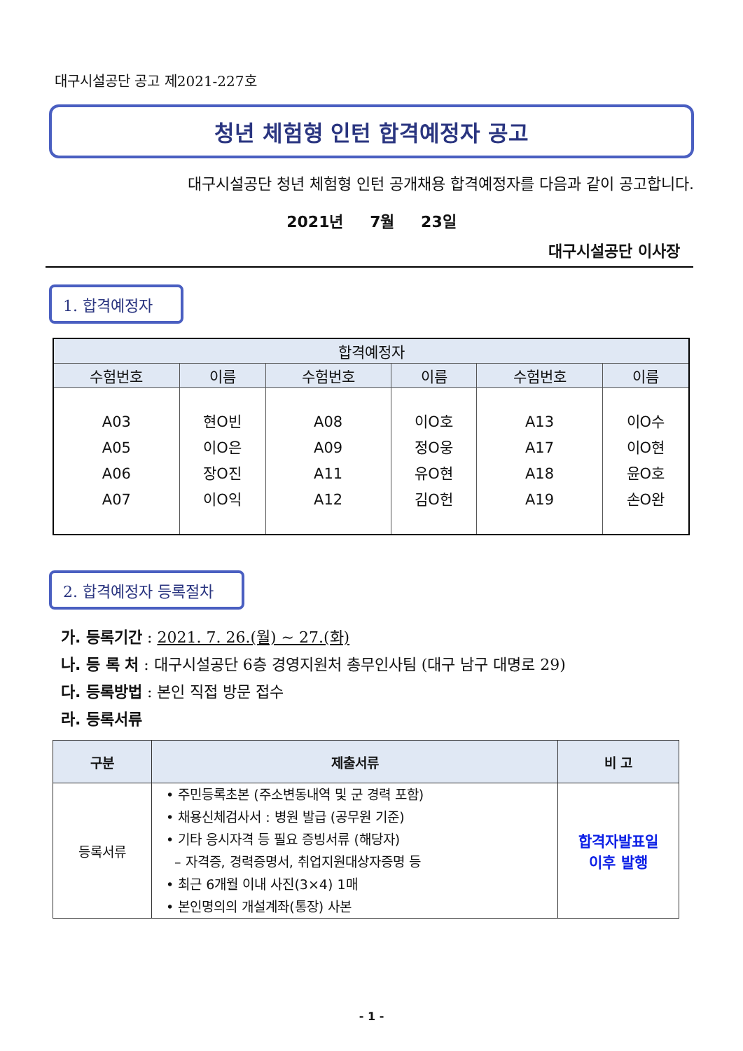대구시설공단 공고 제2021-227호
청년 체험형 인턴 합격예정자 공고
대구시설공단 청년 체험형 인턴 공개채용 합격예정자를 다음과 같이 공고합니다.
2021년 7월 23일
대구시설공단 이사장
1. 합격예정자
| 합격예정자 | | | | | |
| --- | --- | --- | --- | --- | --- |
| 수험번호 | 이름 | 수험번호 | 이름 | 수험번호 | 이름 |
| A03 A05 A06 A07 | 현O빈 이O은 장O진 이O익 | A08 A09 A11 A12 | 이O호 정O웅 유O현 김O헌 | A13 A17 A18 A19 | 이O수 이O현 윤O호 손O완 |
2. 합격예정자 등록절차
가. 등록기간 : 2021. 7. 26.(월) ~ 27.(화)
나. 등 록 처 : 대구시설공단 6층 경영지원처 총무인사팀 (대구 남구 대명로 29)
다. 등록방법 : 본인 직접 방문 접수
라. 등록서류
| 구분 | 제출서류 | 비 고 |
| --- | --- | --- |
| 등록서류 | • 주민등록초본 (주소변동내역 및 군 경력 포함) • 채용신체검사서 : 병원 발급 (공무원 기준) • 기타 응시자격 등 필요 증빙서류 (해당자) – 자격증, 경력증명서, 취업지원대상자증명 등 • 최근 6개월 이내 사진(3×4) 1매 • 본인명의의 개설계좌(통장) 사본 | 합격자발표일 이후 발행 |
- 1 -